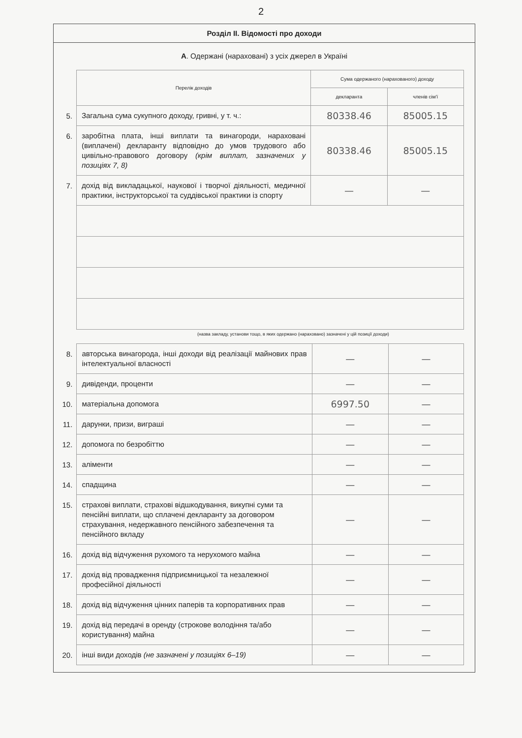2
Розділ ІІ. Відомості про доходи
А. Одержані (нараховані) з усіх джерел в Україні
| | Перелік доходів | Сума одержаного (нарахованого) доходу | |
| | | декларанта | членів сім'ї |
| 5. | Загальна сума сукупного доходу, гривні, у т. ч.: | 80338.46 | 85005.15 |
| 6. | заробітна плата, інші виплати та винагороди, нараховані (виплачені) декларанту відповідно до умов трудового або цивільно-правового договору (крім виплат, зазначених у позиціях 7, 8) | 80338.46 | 85005.15 |
| 7. | дохід від викладацької, наукової і творчої діяльності, медичної практики, інструкторської та суддівської практики із спорту | — | — |
(назва закладу, установи тощо, в яких одержано (нараховано) зазначені у цій позиції доходи)
| 8. | авторська винагорода, інші доходи від реалізації майнових прав інтелектуальної власності | — | — |
| 9. | дивіденди, проценти | — | — |
| 10. | матеріальна допомога | 6997.50 | — |
| 11. | дарунки, призи, виграші | — | — |
| 12. | допомога по безробіттю | — | — |
| 13. | аліменти | — | — |
| 14. | спадщина | — | — |
| 15. | страхові виплати, страхові відшкодування, викупні суми та пенсійні виплати, що сплачені декларанту за договором страхування, недержавного пенсійного забезпечення та пенсійного вкладу | — | — |
| 16. | дохід від відчуження рухомого та нерухомого майна | — | — |
| 17. | дохід від провадження підприємницької та незалежної професійної діяльності | — | — |
| 18. | дохід від відчуження цінних паперів та корпоративних прав | — | — |
| 19. | дохід від передачі в оренду (строкове володіння та/або користування) майна | — | — |
| 20. | інші види доходів (не зазначені у позиціях 6–19) | — | — |